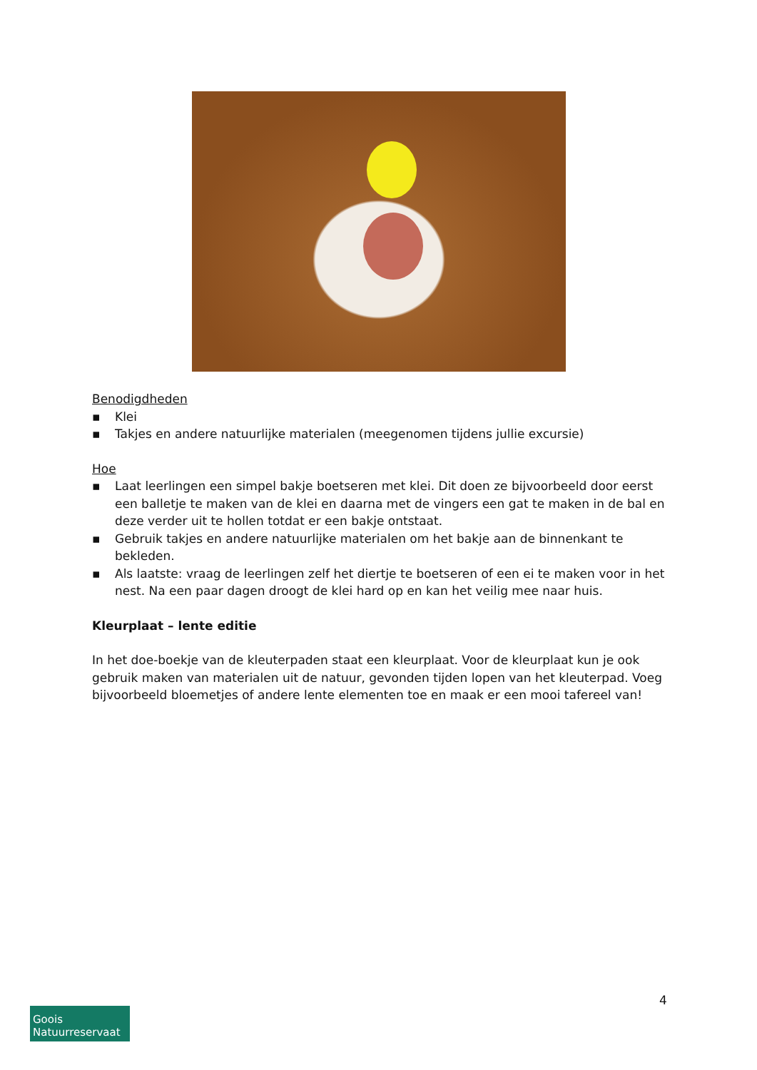Benodigdheden
▪ Klei
▪ Takjes en andere natuurlijke materialen (meegenomen tijdens jullie excursie)
Hoe
▪ Laat leerlingen een simpel bakje boetseren met klei. Dit doen ze bijvoorbeeld door eerst een balletje te maken van de klei en daarna met de vingers een gat te maken in de bal en deze verder uit te hollen totdat er een bakje ontstaat.
▪ Gebruik takjes en andere natuurlijke materialen om het bakje aan de binnenkant te bekleden.
▪ Als laatste: vraag de leerlingen zelf het diertje te boetseren of een ei te maken voor in het nest. Na een paar dagen droogt de klei hard op en kan het veilig mee naar huis.
Kleurplaat – lente editie
In het doe-boekje van de kleuterpaden staat een kleurplaat. Voor de kleurplaat kun je ook gebruik maken van materialen uit de natuur, gevonden tijden lopen van het kleuterpad. Voeg bijvoorbeeld bloemetjes of andere lente elementen toe en maak er een mooi tafereel van!
4
Goois
Natuurreservaat